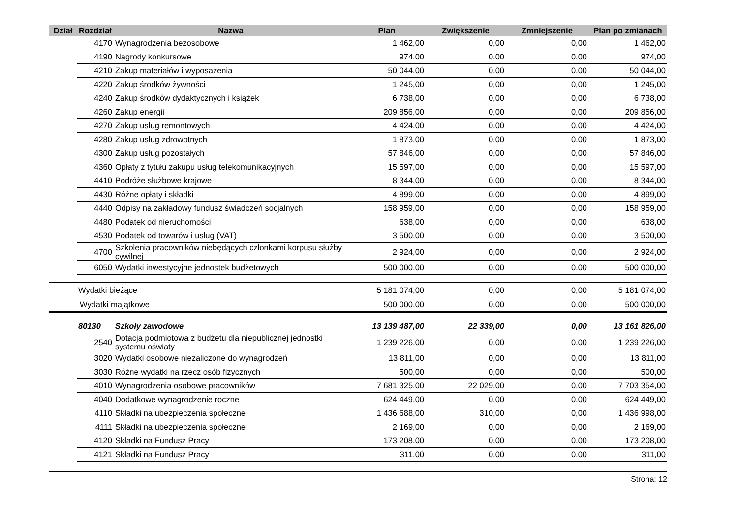| Dział | Rozdział | Nazwa | Plan | Zwiększenie | Zmniejszenie | Plan po zmianach |
| --- | --- | --- | --- | --- | --- | --- |
| | 4170 | Wynagrodzenia bezosobowe | 1 462,00 | 0,00 | 0,00 | 1 462,00 |
| | 4190 | Nagrody konkursowe | 974,00 | 0,00 | 0,00 | 974,00 |
| | 4210 | Zakup materiałów i wyposażenia | 50 044,00 | 0,00 | 0,00 | 50 044,00 |
| | 4220 | Zakup środków żywności | 1 245,00 | 0,00 | 0,00 | 1 245,00 |
| | 4240 | Zakup środków dydaktycznych i książek | 6 738,00 | 0,00 | 0,00 | 6 738,00 |
| | 4260 | Zakup energii | 209 856,00 | 0,00 | 0,00 | 209 856,00 |
| | 4270 | Zakup usług remontowych | 4 424,00 | 0,00 | 0,00 | 4 424,00 |
| | 4280 | Zakup usług zdrowotnych | 1 873,00 | 0,00 | 0,00 | 1 873,00 |
| | 4300 | Zakup usług pozostałych | 57 846,00 | 0,00 | 0,00 | 57 846,00 |
| | 4360 | Opłaty z tytułu zakupu usług telekomunikacyjnych | 15 597,00 | 0,00 | 0,00 | 15 597,00 |
| | 4410 | Podróże służbowe krajowe | 8 344,00 | 0,00 | 0,00 | 8 344,00 |
| | 4430 | Różne opłaty i składki | 4 899,00 | 0,00 | 0,00 | 4 899,00 |
| | 4440 | Odpisy na zakładowy fundusz świadczeń socjalnych | 158 959,00 | 0,00 | 0,00 | 158 959,00 |
| | 4480 | Podatek od nieruchomości | 638,00 | 0,00 | 0,00 | 638,00 |
| | 4530 | Podatek od towarów i usług (VAT) | 3 500,00 | 0,00 | 0,00 | 3 500,00 |
| | 4700 | Szkolenia pracowników niebędących członkami korpusu służby cywilnej | 2 924,00 | 0,00 | 0,00 | 2 924,00 |
| | 6050 | Wydatki inwestycyjne jednostek budżetowych | 500 000,00 | 0,00 | 0,00 | 500 000,00 |
| | Wydatki bieżące | | 5 181 074,00 | 0,00 | 0,00 | 5 181 074,00 |
| Wydatki majątkowe | | | 500 000,00 | 0,00 | 0,00 | 500 000,00 |
| | 80130 | Szkoły zawodowe | 13 139 487,00 | 22 339,00 | 0,00 | 13 161 826,00 |
| | 2540 | Dotacja podmiotowa z budżetu dla niepublicznej jednostki systemu oświaty | 1 239 226,00 | 0,00 | 0,00 | 1 239 226,00 |
| | 3020 | Wydatki osobowe niezaliczone do wynagrodzeń | 13 811,00 | 0,00 | 0,00 | 13 811,00 |
| | 3030 | Różne wydatki na rzecz osób fizycznych | 500,00 | 0,00 | 0,00 | 500,00 |
| | 4010 | Wynagrodzenia osobowe pracowników | 7 681 325,00 | 22 029,00 | 0,00 | 7 703 354,00 |
| | 4040 | Dodatkowe wynagrodzenie roczne | 624 449,00 | 0,00 | 0,00 | 624 449,00 |
| | 4110 | Składki na ubezpieczenia społeczne | 1 436 688,00 | 310,00 | 0,00 | 1 436 998,00 |
| | 4111 | Składki na ubezpieczenia społeczne | 2 169,00 | 0,00 | 0,00 | 2 169,00 |
| | 4120 | Składki na Fundusz Pracy | 173 208,00 | 0,00 | 0,00 | 173 208,00 |
| | 4121 | Składki na Fundusz Pracy | 311,00 | 0,00 | 0,00 | 311,00 |
Strona: 12